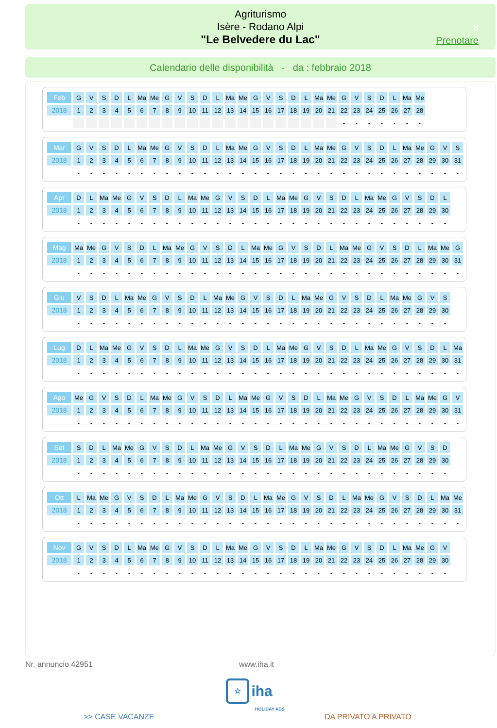Agriturismo
Isère - Rodano Alpi
"Le Belvedere du Lac"
8
Prenotare
Calendario delle disponibilità - da : febbraio 2018
| Feb | G | V | S | D | L | Ma | Me | G | V | S | D | L | Ma | Me | G | V | S | D | L | Ma | Me | G | V | S | D | L | Ma | Me |
| 2018 | 1 | 2 | 3 | 4 | 5 | 6 | 7 | 8 | 9 | 10 | 11 | 12 | 13 | 14 | 15 | 16 | 17 | 18 | 19 | 20 | 21 | 22 | 23 | 24 | 25 | 26 | 27 | 28 |
| | | | | | | | | | | | | | | | | | | | | | | - | - | - | - | - | - | - |
| Mar | G | V | S | D | L | Ma | Me | G | V | S | D | L | Ma | Me | G | V | S | D | L | Ma | Me | G | V | S | D | L | Ma | Me | G | V | S |
| 2018 | 1 | 2 | 3 | 4 | 5 | 6 | 7 | 8 | 9 | 10 | 11 | 12 | 13 | 14 | 15 | 16 | 17 | 18 | 19 | 20 | 21 | 22 | 23 | 24 | 25 | 26 | 27 | 28 | 29 | 30 | 31 |
| | - | - | - | - | - | - | - | - | - | - | - | - | - | - | - | - | - | - | - | - | - | - | - | - | - | - | - | - | - | - | - |
| Apr | D | L | Ma | Me | G | V | S | D | L | Ma | Me | G | V | S | D | L | Ma | Me | G | V | S | D | L | Ma | Me | G | V | S | D | L |
| 2018 | 1 | 2 | 3 | 4 | 5 | 6 | 7 | 8 | 9 | 10 | 11 | 12 | 13 | 14 | 15 | 16 | 17 | 18 | 19 | 20 | 21 | 22 | 23 | 24 | 25 | 26 | 27 | 28 | 29 | 30 |
| | - | - | - | - | - | - | - | - | - | - | - | - | - | - | - | - | - | - | - | - | - | - | - | - | - | - | - | - | - | - |
| Mag | Ma | Me | G | V | S | D | L | Ma | Me | G | V | S | D | L | Ma | Me | G | V | S | D | L | Ma | Me | G | V | S | D | L | Ma | Me | G |
| 2018 | 1 | 2 | 3 | 4 | 5 | 6 | 7 | 8 | 9 | 10 | 11 | 12 | 13 | 14 | 15 | 16 | 17 | 18 | 19 | 20 | 21 | 22 | 23 | 24 | 25 | 26 | 27 | 28 | 29 | 30 | 31 |
| | - | - | - | - | - | - | - | - | - | - | - | - | - | - | - | - | - | - | - | - | - | - | - | - | - | - | - | - | - | - | - |
| Giu | V | S | D | L | Ma | Me | G | V | S | D | L | Ma | Me | G | V | S | D | L | Ma | Me | G | V | S | D | L | Ma | Me | G | V | S |
| 2018 | 1 | 2 | 3 | 4 | 5 | 6 | 7 | 8 | 9 | 10 | 11 | 12 | 13 | 14 | 15 | 16 | 17 | 18 | 19 | 20 | 21 | 22 | 23 | 24 | 25 | 26 | 27 | 28 | 29 | 30 |
| | - | - | - | - | - | - | - | - | - | - | - | - | - | - | - | - | - | - | - | - | - | - | - | - | - | - | - | - | - | - |
| Lug | D | L | Ma | Me | G | V | S | D | L | Ma | Me | G | V | S | D | L | Ma | Me | G | V | S | D | L | Ma | Me | G | V | S | D | L | Ma |
| 2018 | 1 | 2 | 3 | 4 | 5 | 6 | 7 | 8 | 9 | 10 | 11 | 12 | 13 | 14 | 15 | 16 | 17 | 18 | 19 | 20 | 21 | 22 | 23 | 24 | 25 | 26 | 27 | 28 | 29 | 30 | 31 |
| | - | - | - | - | - | - | - | - | - | - | - | - | - | - | - | - | - | - | - | - | - | - | - | - | - | - | - | - | - | - | - |
| Ago | Me | G | V | S | D | L | Ma | Me | G | V | S | D | L | Ma | Me | G | V | S | D | L | Ma | Me | G | V | S | D | L | Ma | Me | G | V |
| 2018 | 1 | 2 | 3 | 4 | 5 | 6 | 7 | 8 | 9 | 10 | 11 | 12 | 13 | 14 | 15 | 16 | 17 | 18 | 19 | 20 | 21 | 22 | 23 | 24 | 25 | 26 | 27 | 28 | 29 | 30 | 31 |
| | - | - | - | - | - | - | - | - | - | - | - | - | - | - | - | - | - | - | - | - | - | - | - | - | - | - | - | - | - | - | - |
| Set | S | D | L | Ma | Me | G | V | S | D | L | Ma | Me | G | V | S | D | L | Ma | Me | G | V | S | D | L | Ma | Me | G | V | S | D |
| 2018 | 1 | 2 | 3 | 4 | 5 | 6 | 7 | 8 | 9 | 10 | 11 | 12 | 13 | 14 | 15 | 16 | 17 | 18 | 19 | 20 | 21 | 22 | 23 | 24 | 25 | 26 | 27 | 28 | 29 | 30 |
| | - | - | - | - | - | - | - | - | - | - | - | - | - | - | - | - | - | - | - | - | - | - | - | - | - | - | - | - | - | - |
| Ott | L | Ma | Me | G | V | S | D | L | Ma | Me | G | V | S | D | L | Ma | Me | G | V | S | D | L | Ma | Me | G | V | S | D | L | Ma | Me |
| 2018 | 1 | 2 | 3 | 4 | 5 | 6 | 7 | 8 | 9 | 10 | 11 | 12 | 13 | 14 | 15 | 16 | 17 | 18 | 19 | 20 | 21 | 22 | 23 | 24 | 25 | 26 | 27 | 28 | 29 | 30 | 31 |
| | - | - | - | - | - | - | - | - | - | - | - | - | - | - | - | - | - | - | - | - | - | - | - | - | - | - | - | - | - | - | - |
| Nov | G | V | S | D | L | Ma | Me | G | V | S | D | L | Ma | Me | G | V | S | D | L | Ma | Me | G | V | S | D | L | Ma | Me | G | V |
| 2018 | 1 | 2 | 3 | 4 | 5 | 6 | 7 | 8 | 9 | 10 | 11 | 12 | 13 | 14 | 15 | 16 | 17 | 18 | 19 | 20 | 21 | 22 | 23 | 24 | 25 | 26 | 27 | 28 | 29 | 30 |
| | - | - | - | - | - | - | - | - | - | - | - | - | - | - | - | - | - | - | - | - | - | - | - | - | - | - | - | - | - | - |
Nr. annuncio 42951 www.iha.it
☆ iha
HOLIDAY ADS
>> CASE VACANZE DA PRIVATO A PRIVATO